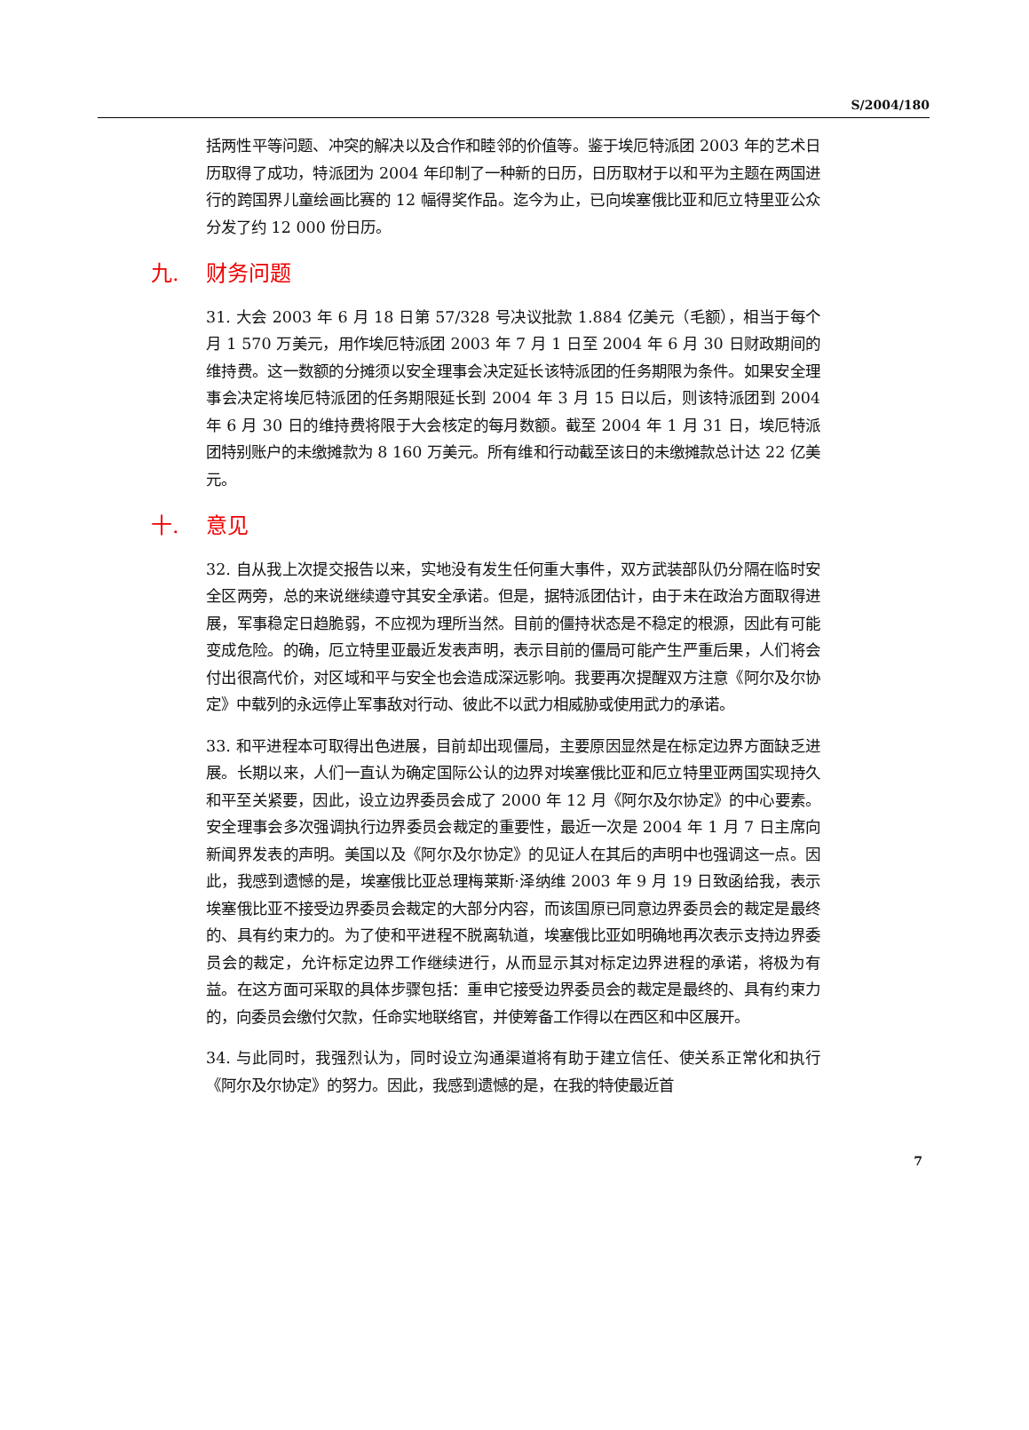S/2004/180
括两性平等问题、冲突的解决以及合作和睦邻的价值等。鉴于埃厄特派团 2003 年的艺术日历取得了成功，特派团为 2004 年印制了一种新的日历，日历取材于以和平为主题在两国进行的跨国界儿童绘画比赛的 12 幅得奖作品。迄今为止，已向埃塞俄比亚和厄立特里亚公众分发了约 12 000 份日历。
九. 财务问题
31. 大会 2003 年 6 月 18 日第 57/328 号决议批款 1.884 亿美元（毛额），相当于每个月 1 570 万美元，用作埃厄特派团 2003 年 7 月 1 日至 2004 年 6 月 30 日财政期间的维持费。这一数额的分摊须以安全理事会决定延长该特派团的任务期限为条件。如果安全理事会决定将埃厄特派团的任务期限延长到 2004 年 3 月 15 日以后，则该特派团到 2004 年 6 月 30 日的维持费将限于大会核定的每月数额。截至 2004 年 1 月 31 日，埃厄特派团特别账户的未缴摊款为 8 160 万美元。所有维和行动截至该日的未缴摊款总计达 22 亿美元。
十. 意见
32. 自从我上次提交报告以来，实地没有发生任何重大事件，双方武装部队仍分隔在临时安全区两旁，总的来说继续遵守其安全承诺。但是，据特派团估计，由于未在政治方面取得进展，军事稳定日趋脆弱，不应视为理所当然。目前的僵持状态是不稳定的根源，因此有可能变成危险。的确，厄立特里亚最近发表声明，表示目前的僵局可能产生严重后果，人们将会付出很高代价，对区域和平与安全也会造成深远影响。我要再次提醒双方注意《阿尔及尔协定》中载列的永远停止军事敌对行动、彼此不以武力相威胁或使用武力的承诺。
33. 和平进程本可取得出色进展，目前却出现僵局，主要原因显然是在标定边界方面缺乏进展。长期以来，人们一直认为确定国际公认的边界对埃塞俄比亚和厄立特里亚两国实现持久和平至关紧要，因此，设立边界委员会成了 2000 年 12 月《阿尔及尔协定》的中心要素。安全理事会多次强调执行边界委员会裁定的重要性，最近一次是 2004 年 1 月 7 日主席向新闻界发表的声明。美国以及《阿尔及尔协定》的见证人在其后的声明中也强调这一点。因此，我感到遗憾的是，埃塞俄比亚总理梅莱斯·泽纳维 2003 年 9 月 19 日致函给我，表示埃塞俄比亚不接受边界委员会裁定的大部分内容，而该国原已同意边界委员会的裁定是最终的、具有约束力的。为了使和平进程不脱离轨道，埃塞俄比亚如明确地再次表示支持边界委员会的裁定，允许标定边界工作继续进行，从而显示其对标定边界进程的承诺，将极为有益。在这方面可采取的具体步骤包括：重申它接受边界委员会的裁定是最终的、具有约束力的，向委员会缴付欠款，任命实地联络官，并使筹备工作得以在西区和中区展开。
34. 与此同时，我强烈认为，同时设立沟通渠道将有助于建立信任、使关系正常化和执行《阿尔及尔协定》的努力。因此，我感到遗憾的是，在我的特使最近首
7